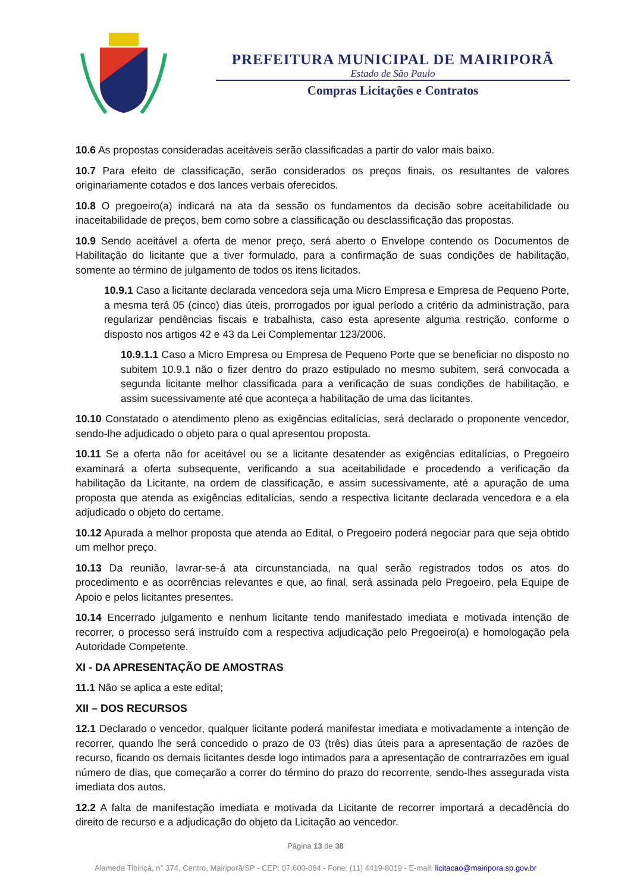PREFEITURA MUNICIPAL DE MAIRIPORÃ
Estado de São Paulo
Compras Licitações e Contratos
10.6 As propostas consideradas aceitáveis serão classificadas a partir do valor mais baixo.
10.7 Para efeito de classificação, serão considerados os preços finais, os resultantes de valores originariamente cotados e dos lances verbais oferecidos.
10.8 O pregoeiro(a) indicará na ata da sessão os fundamentos da decisão sobre aceitabilidade ou inaceitabilidade de preços, bem como sobre a classificação ou desclassificação das propostas.
10.9 Sendo aceitável a oferta de menor preço, será aberto o Envelope contendo os Documentos de Habilitação do licitante que a tiver formulado, para a confirmação de suas condições de habilitação, somente ao término de julgamento de todos os itens licitados.
10.9.1 Caso a licitante declarada vencedora seja uma Micro Empresa e Empresa de Pequeno Porte, a mesma terá 05 (cinco) dias úteis, prorrogados por igual período a critério da administração, para regularizar pendências fiscais e trabalhista, caso esta apresente alguma restrição, conforme o disposto nos artigos 42 e 43 da Lei Complementar 123/2006.
10.9.1.1 Caso a Micro Empresa ou Empresa de Pequeno Porte que se beneficiar no disposto no subitem 10.9.1 não o fizer dentro do prazo estipulado no mesmo subitem, será convocada a segunda licitante melhor classificada para a verificação de suas condições de habilitação, e assim sucessivamente até que aconteça a habilitação de uma das licitantes.
10.10 Constatado o atendimento pleno as exigências editalícias, será declarado o proponente vencedor, sendo-lhe adjudicado o objeto para o qual apresentou proposta.
10.11 Se a oferta não for aceitável ou se a licitante desatender as exigências editalícias, o Pregoeiro examinará a oferta subsequente, verificando a sua aceitabilidade e procedendo a verificação da habilitação da Licitante, na ordem de classificação, e assim sucessivamente, até a apuração de uma proposta que atenda as exigências editalícias, sendo a respectiva licitante declarada vencedora e a ela adjudicado o objeto do certame.
10.12 Apurada a melhor proposta que atenda ao Edital, o Pregoeiro poderá negociar para que seja obtido um melhor preço.
10.13 Da reunião, lavrar-se-á ata circunstanciada, na qual serão registrados todos os atos do procedimento e as ocorrências relevantes e que, ao final, será assinada pelo Pregoeiro, pela Equipe de Apoio e pelos licitantes presentes.
10.14 Encerrado julgamento e nenhum licitante tendo manifestado imediata e motivada intenção de recorrer, o processo será instruído com a respectiva adjudicação pelo Pregoeiro(a) e homologação pela Autoridade Competente.
XI - DA APRESENTAÇÃO DE AMOSTRAS
11.1 Não se aplica a este edital;
XII – DOS RECURSOS
12.1 Declarado o vencedor, qualquer licitante poderá manifestar imediata e motivadamente a intenção de recorrer, quando lhe será concedido o prazo de 03 (três) dias úteis para a apresentação de razões de recurso, ficando os demais licitantes desde logo intimados para a apresentação de contrarrazões em igual número de dias, que começarão a correr do término do prazo do recorrente, sendo-lhes assegurada vista imediata dos autos.
12.2 A falta de manifestação imediata e motivada da Licitante de recorrer importará a decadência do direito de recurso e a adjudicação do objeto da Licitação ao vencedor.
Página 13 de 38
Alameda Tibiriçá, n° 374, Centro, Mairiporã/SP - CEP: 07.600-084 - Fone: (11) 4419-8019 - E-mail: licitacao@mairipora.sp.gov.br